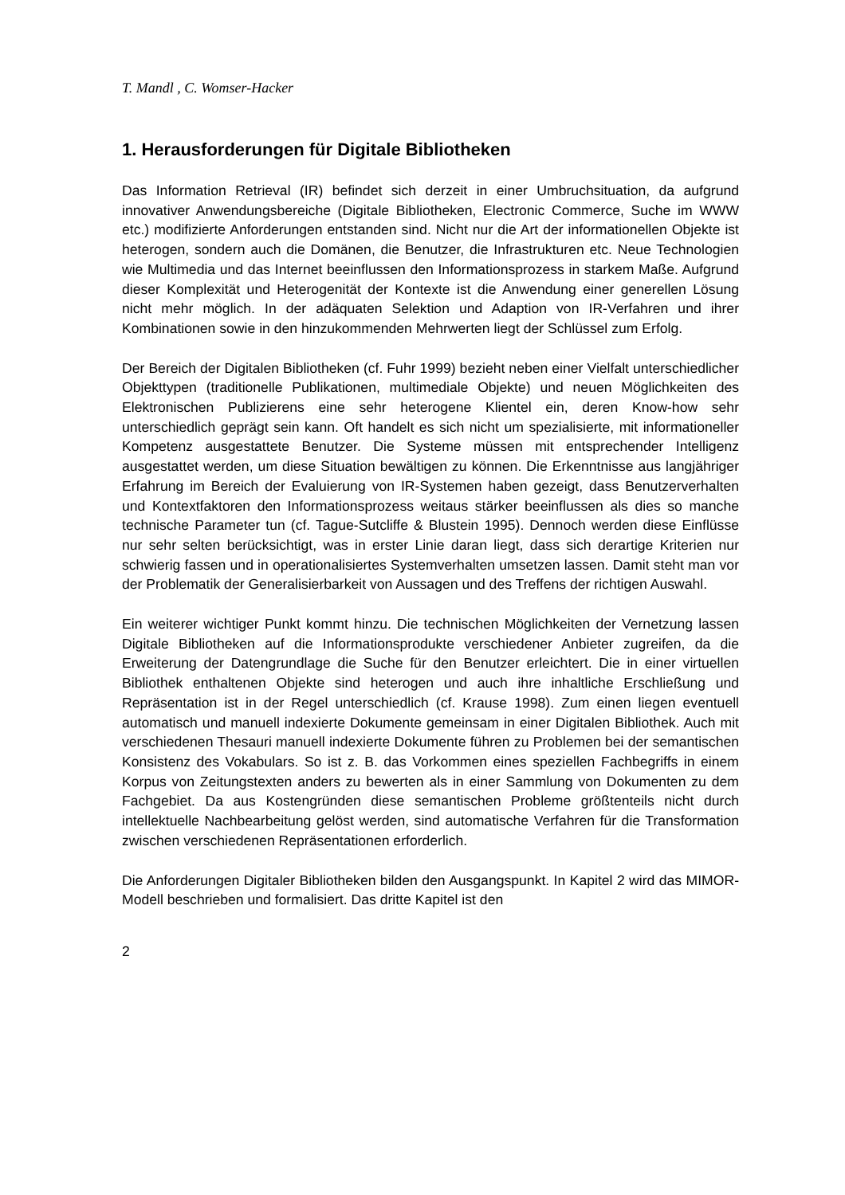T. Mandl , C. Womser-Hacker
1. Herausforderungen für Digitale Bibliotheken
Das Information Retrieval (IR) befindet sich derzeit in einer Umbruchsituation, da aufgrund innovativer Anwendungsbereiche (Digitale Bibliotheken, Electronic Commerce, Suche im WWW etc.) modifizierte Anforderungen entstanden sind. Nicht nur die Art der informationellen Objekte ist heterogen, sondern auch die Domänen, die Benutzer, die Infrastrukturen etc. Neue Technologien wie Multimedia und das Internet beeinflussen den Informationsprozess in starkem Maße. Aufgrund dieser Komplexität und Heterogenität der Kontexte ist die Anwendung einer generellen Lösung nicht mehr möglich. In der adäquaten Selektion und Adaption von IR-Verfahren und ihrer Kombinationen sowie in den hinzukommenden Mehrwerten liegt der Schlüssel zum Erfolg.
Der Bereich der Digitalen Bibliotheken (cf. Fuhr 1999) bezieht neben einer Vielfalt unterschiedlicher Objekttypen (traditionelle Publikationen, multimediale Objekte) und neuen Möglichkeiten des Elektronischen Publizierens eine sehr heterogene Klientel ein, deren Know-how sehr unterschiedlich geprägt sein kann. Oft handelt es sich nicht um spezialisierte, mit informationeller Kompetenz ausgestattete Benutzer. Die Systeme müssen mit entsprechender Intelligenz ausgestattet werden, um diese Situation bewältigen zu können. Die Erkenntnisse aus langjähriger Erfahrung im Bereich der Evaluierung von IR-Systemen haben gezeigt, dass Benutzerverhalten und Kontextfaktoren den Informationsprozess weitaus stärker beeinflussen als dies so manche technische Parameter tun (cf. Tague-Sutcliffe & Blustein 1995). Dennoch werden diese Einflüsse nur sehr selten berücksichtigt, was in erster Linie daran liegt, dass sich derartige Kriterien nur schwierig fassen und in operationalisiertes Systemverhalten umsetzen lassen. Damit steht man vor der Problematik der Generalisierbarkeit von Aussagen und des Treffens der richtigen Auswahl.
Ein weiterer wichtiger Punkt kommt hinzu. Die technischen Möglichkeiten der Vernetzung lassen Digitale Bibliotheken auf die Informationsprodukte verschiedener Anbieter zugreifen, da die Erweiterung der Datengrundlage die Suche für den Benutzer erleichtert. Die in einer virtuellen Bibliothek enthaltenen Objekte sind heterogen und auch ihre inhaltliche Erschließung und Repräsentation ist in der Regel unterschiedlich (cf. Krause 1998). Zum einen liegen eventuell automatisch und manuell indexierte Dokumente gemeinsam in einer Digitalen Bibliothek. Auch mit verschiedenen Thesauri manuell indexierte Dokumente führen zu Problemen bei der semantischen Konsistenz des Vokabulars. So ist z. B. das Vorkommen eines speziellen Fachbegriffs in einem Korpus von Zeitungstexten anders zu bewerten als in einer Sammlung von Dokumenten zu dem Fachgebiet. Da aus Kostengründen diese semantischen Probleme größtenteils nicht durch intellektuelle Nachbearbeitung gelöst werden, sind automatische Verfahren für die Transformation zwischen verschiedenen Repräsentationen erforderlich.
Die Anforderungen Digitaler Bibliotheken bilden den Ausgangspunkt. In Kapitel 2 wird das MIMOR-Modell beschrieben und formalisiert. Das dritte Kapitel ist den
2